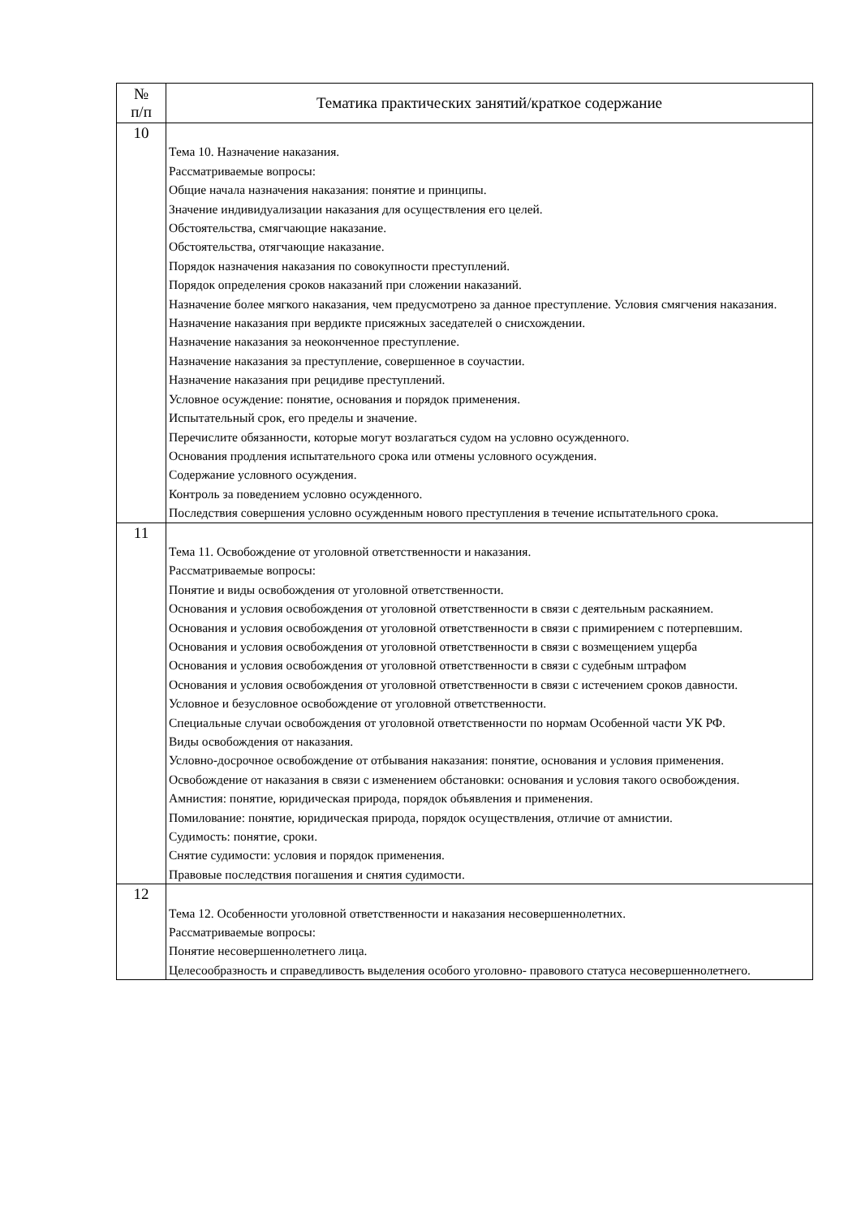| № п/п | Тематика практических занятий/краткое содержание |
| --- | --- |
| 10 | Тема 10. Назначение наказания. Рассматриваемые вопросы: Общие начала назначения наказания: понятие и принципы. Значение индивидуализации наказания для осуществления его целей. Обстоятельства, смягчающие наказание. Обстоятельства, отягчающие наказание. Порядок назначения наказания по совокупности преступлений. Порядок определения сроков наказаний при сложении наказаний. Назначение более мягкого наказания, чем предусмотрено за данное преступление. Условия смягчения наказания. Назначение наказания при вердикте присяжных заседателей о снисхождении. Назначение наказания за неоконченное преступление. Назначение наказания за преступление, совершенное в соучастии. Назначение наказания при рецидиве преступлений. Условное осуждение: понятие, основания и порядок применения. Испытательный срок, его пределы и значение. Перечислите обязанности, которые могут возлагаться судом на условно осужденного. Основания продления испытательного срока или отмены условного осуждения. Содержание условного осуждения. Контроль за поведением условно осужденного. Последствия совершения условно осужденным нового преступления в течение испытательного срока. |
| 11 | Тема 11. Освобождение от уголовной ответственности и наказания. Рассматриваемые вопросы: Понятие и виды освобождения от уголовной ответственности. Основания и условия освобождения от уголовной ответственности в связи с деятельным раскаянием. Основания и условия освобождения от уголовной ответственности в связи с примирением с потерпевшим. Основания и условия освобождения от уголовной ответственности в связи с возмещением ущерба Основания и условия освобождения от уголовной ответственности в связи с судебным штрафом Основания и условия освобождения от уголовной ответственности в связи с истечением сроков давности. Условное и безусловное освобождение от уголовной ответственности. Специальные случаи освобождения от уголовной ответственности по нормам Особенной части УК РФ. Виды освобождения от наказания. Условно-досрочное освобождение от отбывания наказания: понятие, основания и условия применения. Освобождение от наказания в связи с изменением обстановки: основания и условия такого освобождения. Амнистия: понятие, юридическая природа, порядок объявления и применения. Помилование: понятие, юридическая природа, порядок осуществления, отличие от амнистии. Судимость: понятие, сроки. Снятие судимости: условия и порядок применения. Правовые последствия погашения и снятия судимости. |
| 12 | Тема 12. Особенности уголовной ответственности и наказания несовершеннолетних. Рассматриваемые вопросы: Понятие несовершеннолетнего лица. Целесообразность и справедливость выделения особого уголовно- правового статуса несовершеннолетнего. |